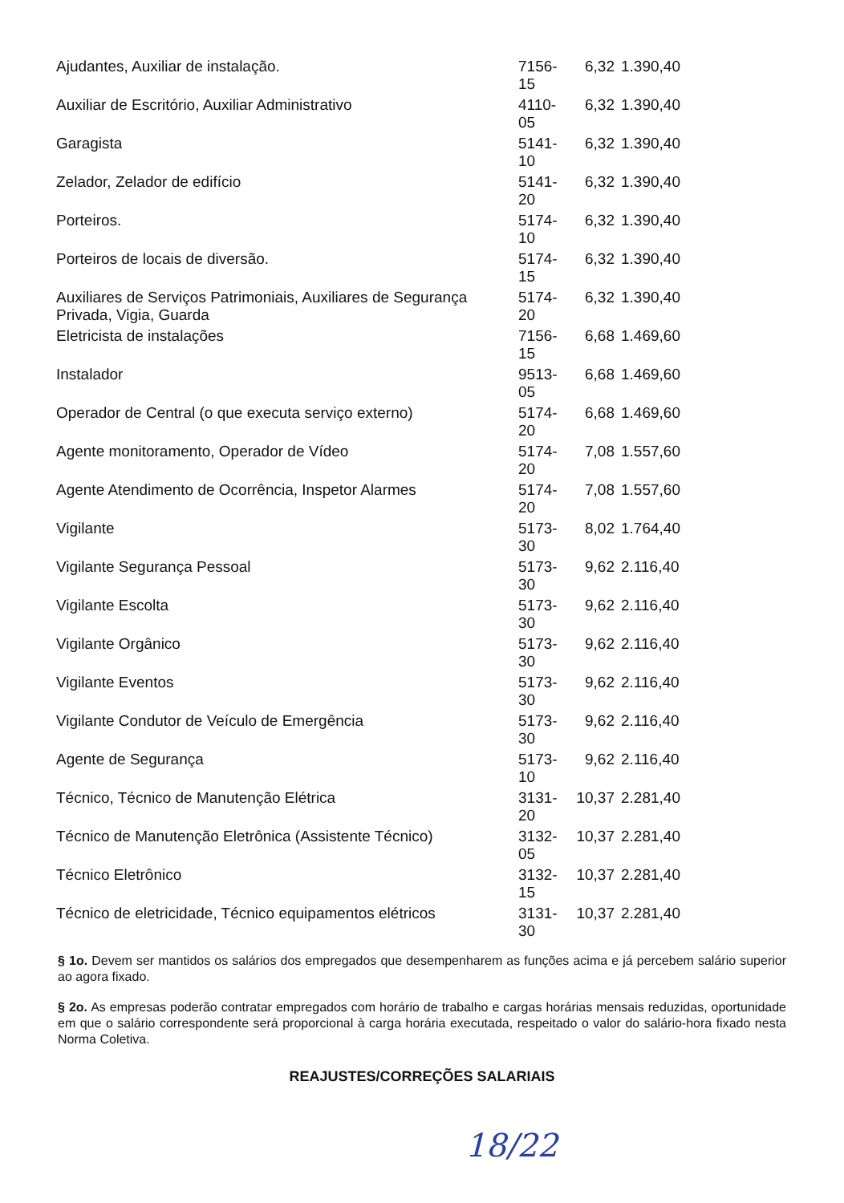| Ajudantes, Auxiliar de instalação. | 7156-15 | 6,32 | 1.390,40 |
| Auxiliar de Escritório, Auxiliar Administrativo | 4110-05 | 6,32 | 1.390,40 |
| Garagista | 5141-10 | 6,32 | 1.390,40 |
| Zelador, Zelador de edifício | 5141-20 | 6,32 | 1.390,40 |
| Porteiros. | 5174-10 | 6,32 | 1.390,40 |
| Porteiros de locais de diversão. | 5174-15 | 6,32 | 1.390,40 |
| Auxiliares de Serviços Patrimoniais, Auxiliares de Segurança Privada, Vigia, Guarda | 5174-20 | 6,32 | 1.390,40 |
| Eletricista de instalações | 7156-15 | 6,68 | 1.469,60 |
| Instalador | 9513-05 | 6,68 | 1.469,60 |
| Operador de Central (o que executa serviço externo) | 5174-20 | 6,68 | 1.469,60 |
| Agente monitoramento, Operador de Vídeo | 5174-20 | 7,08 | 1.557,60 |
| Agente Atendimento de Ocorrência, Inspetor Alarmes | 5174-20 | 7,08 | 1.557,60 |
| Vigilante | 5173-30 | 8,02 | 1.764,40 |
| Vigilante Segurança Pessoal | 5173-30 | 9,62 | 2.116,40 |
| Vigilante Escolta | 5173-30 | 9,62 | 2.116,40 |
| Vigilante Orgânico | 5173-30 | 9,62 | 2.116,40 |
| Vigilante Eventos | 5173-30 | 9,62 | 2.116,40 |
| Vigilante Condutor de Veículo de Emergência | 5173-30 | 9,62 | 2.116,40 |
| Agente de Segurança | 5173-10 | 9,62 | 2.116,40 |
| Técnico, Técnico de Manutenção Elétrica | 3131-20 | 10,37 | 2.281,40 |
| Técnico de Manutenção Eletrônica (Assistente Técnico) | 3132-05 | 10,37 | 2.281,40 |
| Técnico Eletrônico | 3132-15 | 10,37 | 2.281,40 |
| Técnico de eletricidade, Técnico equipamentos elétricos | 3131-30 | 10,37 | 2.281,40 |
§ 1o. Devem ser mantidos os salários dos empregados que desempenharem as funções acima e já percebem salário superior ao agora fixado.
§ 2o. As empresas poderão contratar empregados com horário de trabalho e cargas horárias mensais reduzidas, oportunidade em que o salário correspondente será proporcional à carga horária executada, respeitado o valor do salário-hora fixado nesta Norma Coletiva.
REAJUSTES/CORREÇÕES SALARIAIS
18/22